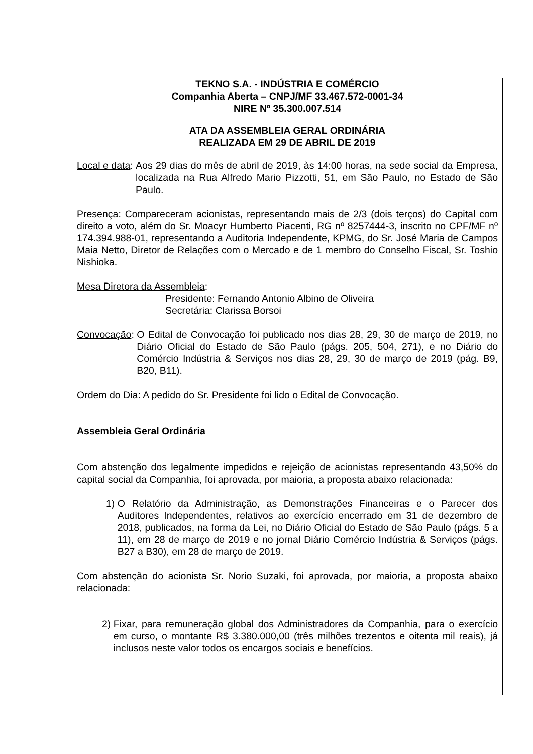TEKNO S.A. - INDÚSTRIA E COMÉRCIO
Companhia Aberta – CNPJ/MF 33.467.572-0001-34
NIRE Nº 35.300.007.514
ATA DA ASSEMBLEIA GERAL ORDINÁRIA
REALIZADA EM 29 DE ABRIL DE 2019
Local e data: Aos 29 dias do mês de abril de 2019, às 14:00 horas, na sede social da Empresa, localizada na Rua Alfredo Mario Pizzotti, 51, em São Paulo, no Estado de São Paulo.
Presença: Compareceram acionistas, representando mais de 2/3 (dois terços) do Capital com direito a voto, além do Sr. Moacyr Humberto Piacenti, RG nº 8257444-3, inscrito no CPF/MF nº 174.394.988-01, representando a Auditoria Independente, KPMG, do Sr. José Maria de Campos Maia Netto, Diretor de Relações com o Mercado e de 1 membro do Conselho Fiscal, Sr. Toshio Nishioka.
Mesa Diretora da Assembleia:
Presidente: Fernando Antonio Albino de Oliveira
Secretária: Clarissa Borsoi
Convocação: O Edital de Convocação foi publicado nos dias 28, 29, 30 de março de 2019, no Diário Oficial do Estado de São Paulo (págs. 205, 504, 271), e no Diário do Comércio Indústria & Serviços nos dias 28, 29, 30 de março de 2019 (pág. B9, B20, B11).
Ordem do Dia: A pedido do Sr. Presidente foi lido o Edital de Convocação.
Assembleia Geral Ordinária
Com abstenção dos legalmente impedidos e rejeição de acionistas representando 43,50% do capital social da Companhia, foi aprovada, por maioria, a proposta abaixo relacionada:
1) O Relatório da Administração, as Demonstrações Financeiras e o Parecer dos Auditores Independentes, relativos ao exercício encerrado em 31 de dezembro de 2018, publicados, na forma da Lei, no Diário Oficial do Estado de São Paulo (págs. 5 a 11), em 28 de março de 2019 e no jornal Diário Comércio Indústria & Serviços (págs. B27 a B30), em 28 de março de 2019.
Com abstenção do acionista Sr. Norio Suzaki, foi aprovada, por maioria, a proposta abaixo relacionada:
2) Fixar, para remuneração global dos Administradores da Companhia, para o exercício em curso, o montante R$ 3.380.000,00 (três milhões trezentos e oitenta mil reais), já inclusos neste valor todos os encargos sociais e benefícios.